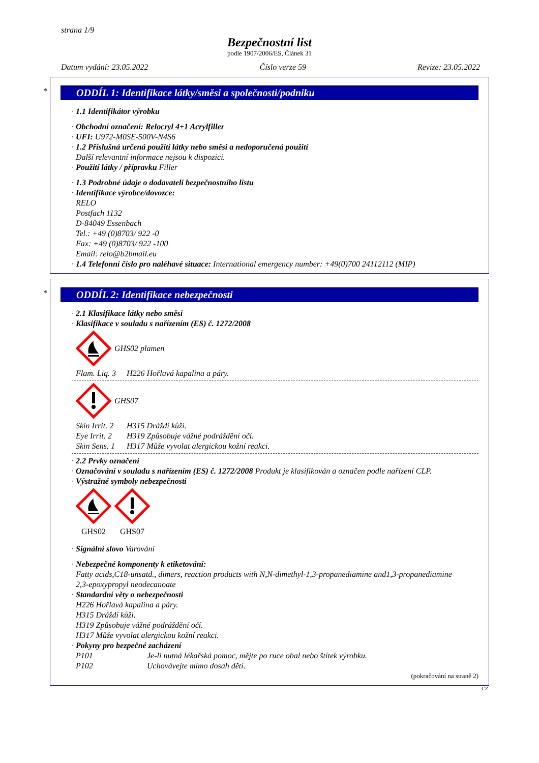strana 1/9
Bezpečnostní list
podle 1907/2006/ES, Článek 31
Datum vydání: 23.05.2022 Číslo verze 59 Revize: 23.05.2022
*
ODDÍL 1: Identifikace látky/směsi a společnosti/podniku
· 1.1 Identifikátor výrobku
· Obchodní označení: Relocryl 4+1 Acrylfiller
· UFI: U972-M0SE-500V-N4S6
· 1.2 Příslušná určená použití látky nebo směsi a nedoporučená použití
Další relevantní informace nejsou k dispozici.
· Použití látky / přípravku Filler
· 1.3 Podrobné údaje o dodavateli bezpečnostního listu
· Identifikace výrobce/dovozce:
RELO
Postfach 1132
D-84049 Essenbach
Tel.: +49 (0)8703/ 922 -0
Fax: +49 (0)8703/ 922 -100
Email: relo@b2bmail.eu
· 1.4 Telefonní číslo pro naléhavé situace: International emergency number: +49(0)700 24112112 (MIP)
*
ODDÍL 2: Identifikace nebezpečnosti
· 2.1 Klasifikace látky nebo směsi
· Klasifikace v souladu s nařízením (ES) č. 1272/2008
GHS02 plamen
Flam. Liq. 3 H226 Hořlavá kapalina a páry.
GHS07
Skin Irrit. 2 H315 Dráždí kůži.
Eye Irrit. 2 H319 Způsobuje vážné podráždění očí.
Skin Sens. 1 H317 Může vyvolat alergickou kožní reakci.
· 2.2 Prvky označení
· Označování v souladu s nařízením (ES) č. 1272/2008 Produkt je klasifikován a označen podle nařízení CLP.
· Výstražné symboly nebezpečnosti
GHS02
GHS07
· Signální slovo Varování
· Nebezpečné komponenty k etiketování:
Fatty acids,C18-unsatd., dimers, reaction products with N,N-dimethyl-1,3-propanediamine and1,3-propanediamine
2,3-epoxypropyl neodecanoate
· Standardní věty o nebezpečnosti
H226 Hořlavá kapalina a páry.
H315 Dráždí kůži.
H319 Způsobuje vážné podráždění očí.
H317 Může vyvolat alergickou kožní reakci.
· Pokyny pro bezpečné zacházení
P101 Je-li nutná lékařská pomoc, mějte po ruce obal nebo štítek výrobku.
P102 Uchovávejte mimo dosah dětí.
(pokračování na straně 2)
CZ